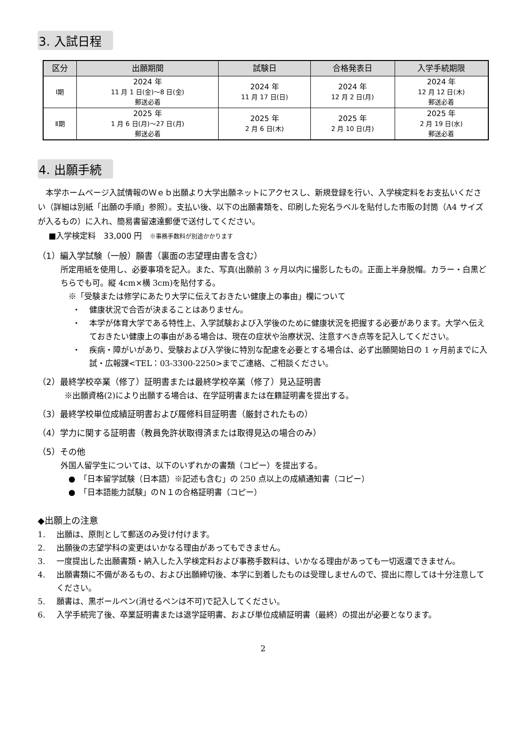3. 入試日程
| 区分 | 出願期間 | 試験日 | 合格発表日 | 入学手続期限 |
| --- | --- | --- | --- | --- |
| Ⅰ期 | 2024 年 11 月 1 日(金)～8 日(金) 郵送必着 | 2024 年 11 月 17 日(日) | 2024 年 12 月 2 日(月) | 2024 年 12 月 12 日(木) 郵送必着 |
| Ⅱ期 | 2025 年 1 月 6 日(月)～27 日(月) 郵送必着 | 2025 年 2 月 6 日(木) | 2025 年 2 月 10 日(月) | 2025 年 2 月 19 日(水) 郵送必着 |
4. 出願手続
本学ホームページ入試情報のＷｅｂ出願より大学出願ネットにアクセスし、新規登録を行い、入学検定料をお支払いください（詳細は別紙「出願の手順」参照）。支払い後、以下の出願書類を、印刷した宛名ラベルを貼付した市販の封筒（A4 サイズが入るもの）に入れ、簡易書留速達郵便で送付してください。
■入学検定料　33,000 円　※事務手数料が別途かかります
（1）編入学試験（一般）願書（裏面の志望理由書を含む）
所定用紙を使用し、必要事項を記入。また、写真(出願前 3 ヶ月以内に撮影したもの。正面上半身脱帽。カラー・白黒どちらでも可。縦 4cm×横 3cm)を貼付する。
※「受験または修学にあたり大学に伝えておきたい健康上の事由」欄について
・ 健康状況で合否が決まることはありません。
・ 本学が体育大学である特性上、入学試験および入学後のために健康状況を把握する必要があります。大学へ伝えておきたい健康上の事由がある場合は、現在の症状や治療状況、注意すべき点等を記入してください。
・ 疾病・障がいがあり、受験および入学後に特別な配慮を必要とする場合は、必ず出願開始日の 1 ヶ月前までに入試・広報課<TEL：03-3300-2250>までご連絡、ご相談ください。
（2）最終学校卒業（修了）証明書または最終学校卒業（修了）見込証明書
※出願資格(2)により出願する場合は、在学証明書または在籍証明書を提出する。
（3）最終学校単位成績証明書および履修科目証明書（厳封されたもの）
（4）学力に関する証明書（教員免許状取得済または取得見込の場合のみ）
（5）その他
外国人留学生については、以下のいずれかの書類（コピー）を提出する。
● 「日本留学試験（日本語）※記述も含む」の 250 点以上の成績通知書（コピー）
● 「日本語能力試験」のＮ１の合格証明書（コピー）
◆出願上の注意
1. 出願は、原則として郵送のみ受け付けます。
2. 出願後の志望学科の変更はいかなる理由があってもできません。
3. 一度提出した出願書類・納入した入学検定料および事務手数料は、いかなる理由があっても一切返還できません。
4. 出願書類に不備があるもの、および出願締切後、本学に到着したものは受理しませんので、提出に際しては十分注意してください。
5. 願書は、黒ボールペン(消せるペンは不可)で記入してください。
6. 入学手続完了後、卒業証明書または退学証明書、および単位成績証明書（最終）の提出が必要となります。
2